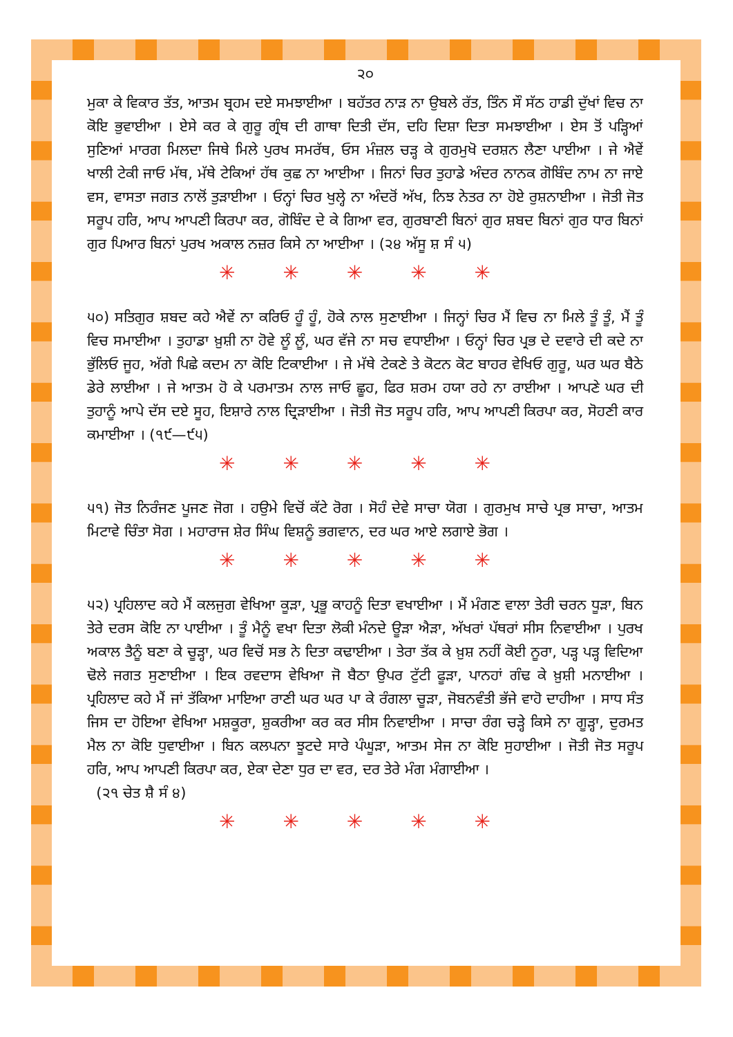੨੦
ਮੁਕਾ ਕੇ ਵਿਕਾਰ ਤੱਤ, ਆਤਮ ਬ੍ਰਹਮ ਦਏ ਸਮਝਾਈਆ । ਬਹੱਤਰ ਨਾੜ ਨਾ ਉਬਲੇ ਰੱਤ, ਤਿੰਨ ਸੌ ਸੱਠ ਹਾਡੀ ਦੁੱਖਾਂ ਵਿਚ ਨਾ ਕੋਇ ਭੁਵਾਈਆ । ਏਸੇ ਕਰ ਕੇ ਗੁਰੂ ਗ੍ਰੰਥ ਦੀ ਗਾਥਾ ਦਿਤੀ ਦੱਸ, ਦਹਿ ਦਿਸ਼ਾ ਦਿਤਾ ਸਮਝਾਈਆ । ਏਸ ਤੋਂ ਪੜ੍ਹਿਆਂ ਸੁਣਿਆਂ ਮਾਰਗ ਮਿਲਦਾ ਜਿਥੇ ਮਿਲੇ ਪੁਰਖ ਸਮਰੱਥ, ਓਸ ਮੰਜ਼ਲ ਚੜ੍ਹ ਕੇ ਗੁਰਮੁਖੋ ਦਰਸ਼ਨ ਲੈਣਾ ਪਾਈਆ । ਜੇ ਐਵੇਂ ਖਾਲੀ ਟੇਕੀ ਜਾਓ ਮੱਥ, ਮੱਥੇ ਟੇਕਿਆਂ ਹੱਥ ਕੁਛ ਨਾ ਆਈਆ । ਜਿਨਾਂ ਚਿਰ ਤੁਹਾਡੇ ਅੰਦਰ ਨਾਨਕ ਗੋਬਿੰਦ ਨਾਮ ਨਾ ਜਾਏ ਵਸ, ਵਾਸਤਾ ਜਗਤ ਨਾਲੋਂ ਤੁੜਾਈਆ । ਓਨ੍ਹਾਂ ਚਿਰ ਖੁਲ੍ਹੇ ਨਾ ਅੰਦਰੋਂ ਅੱਖ, ਨਿਝ ਨੇਤਰ ਨਾ ਹੋਏ ਰੁਸ਼ਨਾਈਆ । ਜੋਤੀ ਜੋਤ ਸਰੂਪ ਹਰਿ, ਆਪ ਆਪਣੀ ਕਿਰਪਾ ਕਰ, ਗੋਬਿੰਦ ਦੇ ਕੇ ਗਿਆ ਵਰ, ਗੁਰਬਾਣੀ ਬਿਨਾਂ ਗੁਰ ਸ਼ਬਦ ਬਿਨਾਂ ਗੁਰ ਧਾਰ ਬਿਨਾਂ ਗੁਰ ਪਿਆਰ ਬਿਨਾਂ ਪੁਰਖ ਅਕਾਲ ਨਜ਼ਰ ਕਿਸੇ ਨਾ ਆਈਆ । (੨੪ ਅੱਸੂ ਸ਼ ਸੰ ੫)
✳ ✳ ✳ ✳ ✳
੫੦) ਸਤਿਗੁਰ ਸ਼ਬਦ ਕਹੇ ਐਵੇਂ ਨਾ ਕਰਿਓ ਹੂੰ ਹੂੰ, ਹੋਕੇ ਨਾਲ ਸੁਣਾਈਆ । ਜਿਨ੍ਹਾਂ ਚਿਰ ਮੈਂ ਵਿਚ ਨਾ ਮਿਲੇ ਤੂੰ ਤੂੰ, ਮੈਂ ਤੂੰ ਵਿਚ ਸਮਾਈਆ । ਤੁਹਾਡਾ ਖ਼ੁਸ਼ੀ ਨਾ ਹੋਵੇ ਲੂੰ ਲੂੰ, ਘਰ ਵੱਜੇ ਨਾ ਸਚ ਵਧਾਈਆ । ਓਨ੍ਹਾਂ ਚਿਰ ਪ੍ਰਭ ਦੇ ਦਵਾਰੇ ਦੀ ਕਦੇ ਨਾ ਭੁੱਲਿਓ ਜੂਹ, ਅੱਗੇ ਪਿਛੇ ਕਦਮ ਨਾ ਕੋਇ ਟਿਕਾਈਆ । ਜੇ ਮੱਥੇ ਟੇਕਣੇ ਤੇ ਕੋਟਨ ਕੋਟ ਬਾਹਰ ਵੇਖਿਓ ਗੁਰੂ, ਘਰ ਘਰ ਬੈਠੇ ਡੇਰੇ ਲਾਈਆ । ਜੇ ਆਤਮ ਹੋ ਕੇ ਪਰਮਾਤਮ ਨਾਲ ਜਾਓ ਛੂਹ, ਫਿਰ ਸ਼ਰਮ ਹਯਾ ਰਹੇ ਨਾ ਰਾਈਆ । ਆਪਣੇ ਘਰ ਦੀ ਤੁਹਾਨੂੰ ਆਪੇ ਦੱਸ ਦਏ ਸੂਹ, ਇਸ਼ਾਰੇ ਨਾਲ ਦ੍ਰਿੜਾਈਆ । ਜੋਤੀ ਜੋਤ ਸਰੂਪ ਹਰਿ, ਆਪ ਆਪਣੀ ਕਿਰਪਾ ਕਰ, ਸੋਹਣੀ ਕਾਰ ਕਮਾਈਆ । (੧੯—੯੫)
✳ ✳ ✳ ✳ ✳
੫੧) ਜੋਤ ਨਿਰੰਜਣ ਪੂਜਣ ਜੋਗ । ਹਉਮੇ ਵਿਚੋਂ ਕੱਟੇ ਰੋਗ । ਸੋਹੰ ਦੇਵੇ ਸਾਚਾ ਯੋਗ । ਗੁਰਮੁਖ ਸਾਚੇ ਪ੍ਰਭ ਸਾਚਾ, ਆਤਮ ਮਿਟਾਵੇ ਚਿੰਤਾ ਸੋਗ । ਮਹਾਰਾਜ ਸ਼ੇਰ ਸਿੰਘ ਵਿਸ਼ਨੂੰ ਭਗਵਾਨ, ਦਰ ਘਰ ਆਏ ਲਗਾਏ ਭੋਗ ।
✳ ✳ ✳ ✳ ✳
੫੨) ਪ੍ਰਹਿਲਾਦ ਕਹੇ ਮੈਂ ਕਲਜੁਗ ਵੇਖਿਆ ਕੂੜਾ, ਪ੍ਰਭੂ ਕਾਹਨੂੰ ਦਿਤਾ ਵਖਾਈਆ । ਮੈਂ ਮੰਗਣ ਵਾਲਾ ਤੇਰੀ ਚਰਨ ਧੂੜਾ, ਬਿਨ ਤੇਰੇ ਦਰਸ ਕੋਇ ਨਾ ਪਾਈਆ । ਤੂੰ ਮੈਨੂੰ ਵਖਾ ਦਿਤਾ ਲੋਕੀ ਮੰਨਦੇ ਊੜਾ ਐੜਾ, ਅੱਖਰਾਂ ਪੱਥਰਾਂ ਸੀਸ ਨਿਵਾਈਆ । ਪੁਰਖ ਅਕਾਲ ਤੈਨੂੰ ਬਣਾ ਕੇ ਚੂੜ੍ਹਾ, ਘਰ ਵਿਚੋਂ ਸਭ ਨੇ ਦਿਤਾ ਕਢਾਈਆ । ਤੇਰਾ ਤੱਕ ਕੇ ਖ਼ੁਸ਼ ਨਹੀਂ ਕੋਈ ਨੂਰਾ, ਪੜ੍ਹ ਪੜ੍ਹ ਵਿਦਿਆ ਢੋਲੇ ਜਗਤ ਸੁਣਾਈਆ । ਇਕ ਰਵਦਾਸ ਵੇਖਿਆ ਜੋ ਬੈਠਾ ਉਪਰ ਟੁੱਟੀ ਫੂੜਾ, ਪਾਨਹਾਂ ਗੰਢ ਕੇ ਖ਼ੁਸ਼ੀ ਮਨਾਈਆ । ਪ੍ਰਹਿਲਾਦ ਕਹੇ ਮੈਂ ਜਾਂ ਤੱਕਿਆ ਮਾਇਆ ਰਾਣੀ ਘਰ ਘਰ ਪਾ ਕੇ ਰੰਗਲਾ ਚੂੜਾ, ਜੋਬਨਵੰਤੀ ਭੱਜੇ ਵਾਹੋ ਦਾਹੀਆ । ਸਾਧ ਸੰਤ ਜਿਸ ਦਾ ਹੋਇਆ ਵੇਖਿਆ ਮਸ਼ਕੂਰਾ, ਸ਼ੁਕਰੀਆ ਕਰ ਕਰ ਸੀਸ ਨਿਵਾਈਆ । ਸਾਚਾ ਰੰਗ ਚੜ੍ਹੇ ਕਿਸੇ ਨਾ ਗੂੜ੍ਹਾ, ਦੁਰਮਤ ਮੈਲ ਨਾ ਕੋਇ ਧੁਵਾਈਆ । ਬਿਨ ਕਲਪਨਾ ਝੂਟਦੇ ਸਾਰੇ ਪੰਘੂੜਾ, ਆਤਮ ਸੇਜ ਨਾ ਕੋਇ ਸੁਹਾਈਆ । ਜੋਤੀ ਜੋਤ ਸਰੂਪ ਹਰਿ, ਆਪ ਆਪਣੀ ਕਿਰਪਾ ਕਰ, ਏਕਾ ਦੇਣਾ ਧੁਰ ਦਾ ਵਰ, ਦਰ ਤੇਰੇ ਮੰਗ ਮੰਗਾਈਆ ।
(੨੧ ਚੇਤ ਸ਼ੈ ਸੰ ੪)
✳ ✳ ✳ ✳ ✳